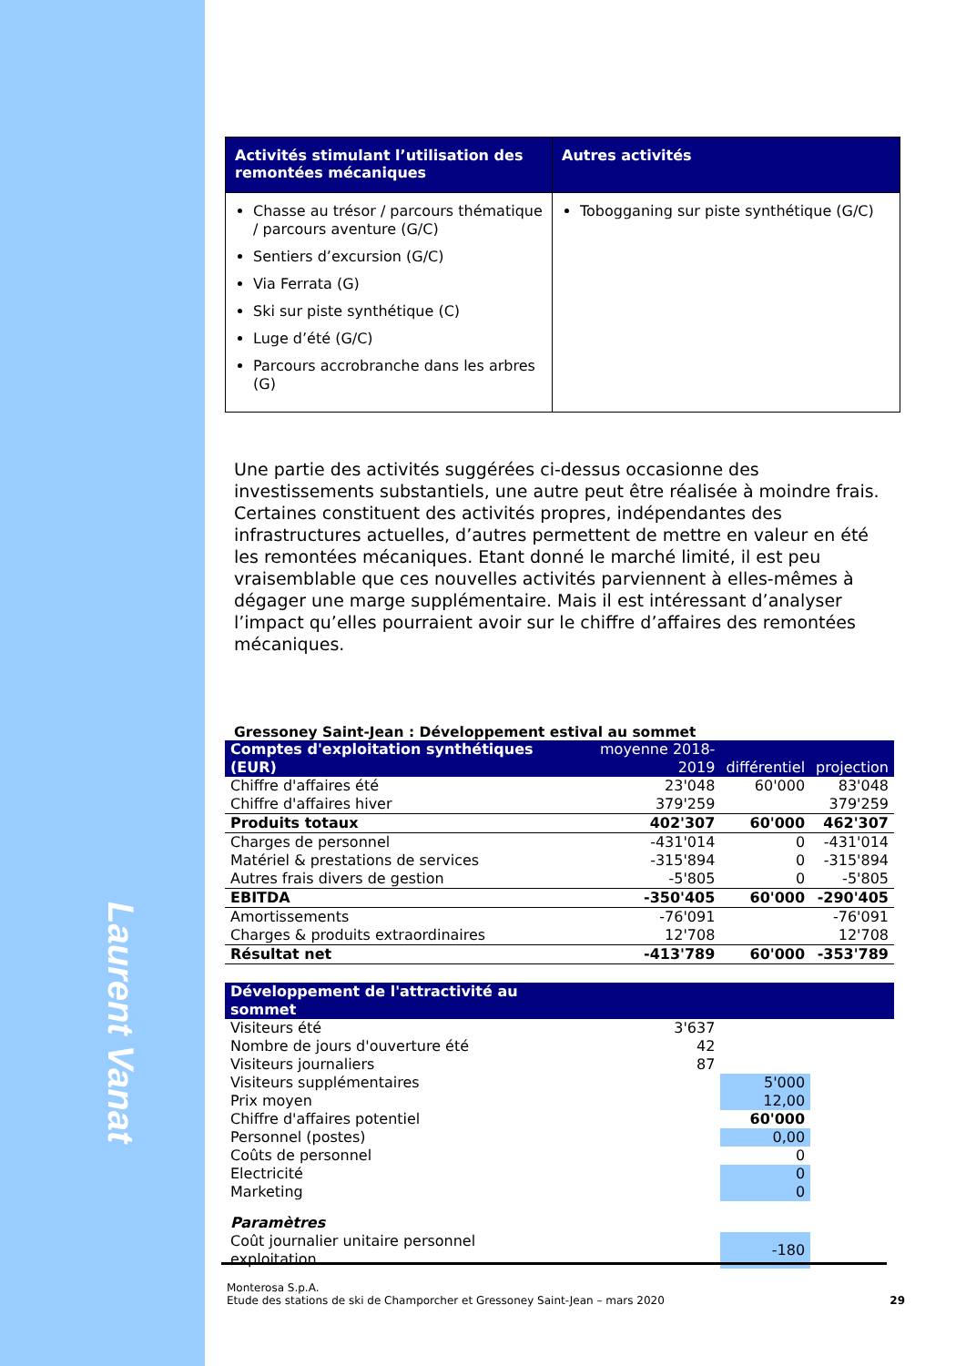| Activités stimulant l’utilisation des remontées mécaniques | Autres activités |
| --- | --- |
| Chasse au trésor / parcours thématique / parcours aventure (G/C) Sentiers d’excursion (G/C) Via Ferrata (G) Ski sur piste synthétique (C) Luge d’été (G/C) Parcours accrobranche dans les arbres (G) | Tobogganing sur piste synthétique (G/C) |
Une partie des activités suggérées ci-dessus occasionne des investissements substantiels, une autre peut être réalisée à moindre frais. Certaines constituent des activités propres, indépendantes des infrastructures actuelles, d’autres permettent de mettre en valeur en été les remontées mécaniques. Etant donné le marché limité, il est peu vraisemblable que ces nouvelles activités parviennent à elles-mêmes à dégager une marge supplémentaire. Mais il est intéressant d’analyser l’impact qu’elles pourraient avoir sur le chiffre d’affaires des remontées mécaniques.
Gressoney Saint-Jean : Développement estival au sommet
| Comptes d'exploitation synthétiques (EUR) | moyenne 2018-2019 | différentiel | projection |
| --- | --- | --- | --- |
| Chiffre d'affaires été | 23'048 | 60'000 | 83'048 |
| Chiffre d'affaires hiver | 379'259 | | 379'259 |
| Produits totaux | 402'307 | 60'000 | 462'307 |
| Charges de personnel | -431'014 | 0 | -431'014 |
| Matériel & prestations de services | -315'894 | 0 | -315'894 |
| Autres frais divers de gestion | -5'805 | 0 | -5'805 |
| EBITDA | -350'405 | 60'000 | -290'405 |
| Amortissements | -76'091 | | -76'091 |
| Charges & produits extraordinaires | 12'708 | | 12'708 |
| Résultat net | -413'789 | 60'000 | -353'789 |
| Développement de l'attractivité au sommet | | | |
| Visiteurs été | 3'637 | | |
| Nombre de jours d'ouverture été | 42 | | |
| Visiteurs journaliers | 87 | | |
| Visiteurs supplémentaires | | 5'000 | |
| Prix moyen | | 12,00 | |
| Chiffre d'affaires potentiel | | 60'000 | |
| Personnel (postes) | | 0,00 | |
| Coûts de personnel | | 0 | |
| Electricité | | 0 | |
| Marketing | | 0 | |
| Paramètres | | | |
| Coût journalier unitaire personnel exploitation | | -180 | |
Monterosa S.p.A.
Etude des stations de ski de Champorcher et Gressoney Saint-Jean – mars 2020
29
Laurent Vanat